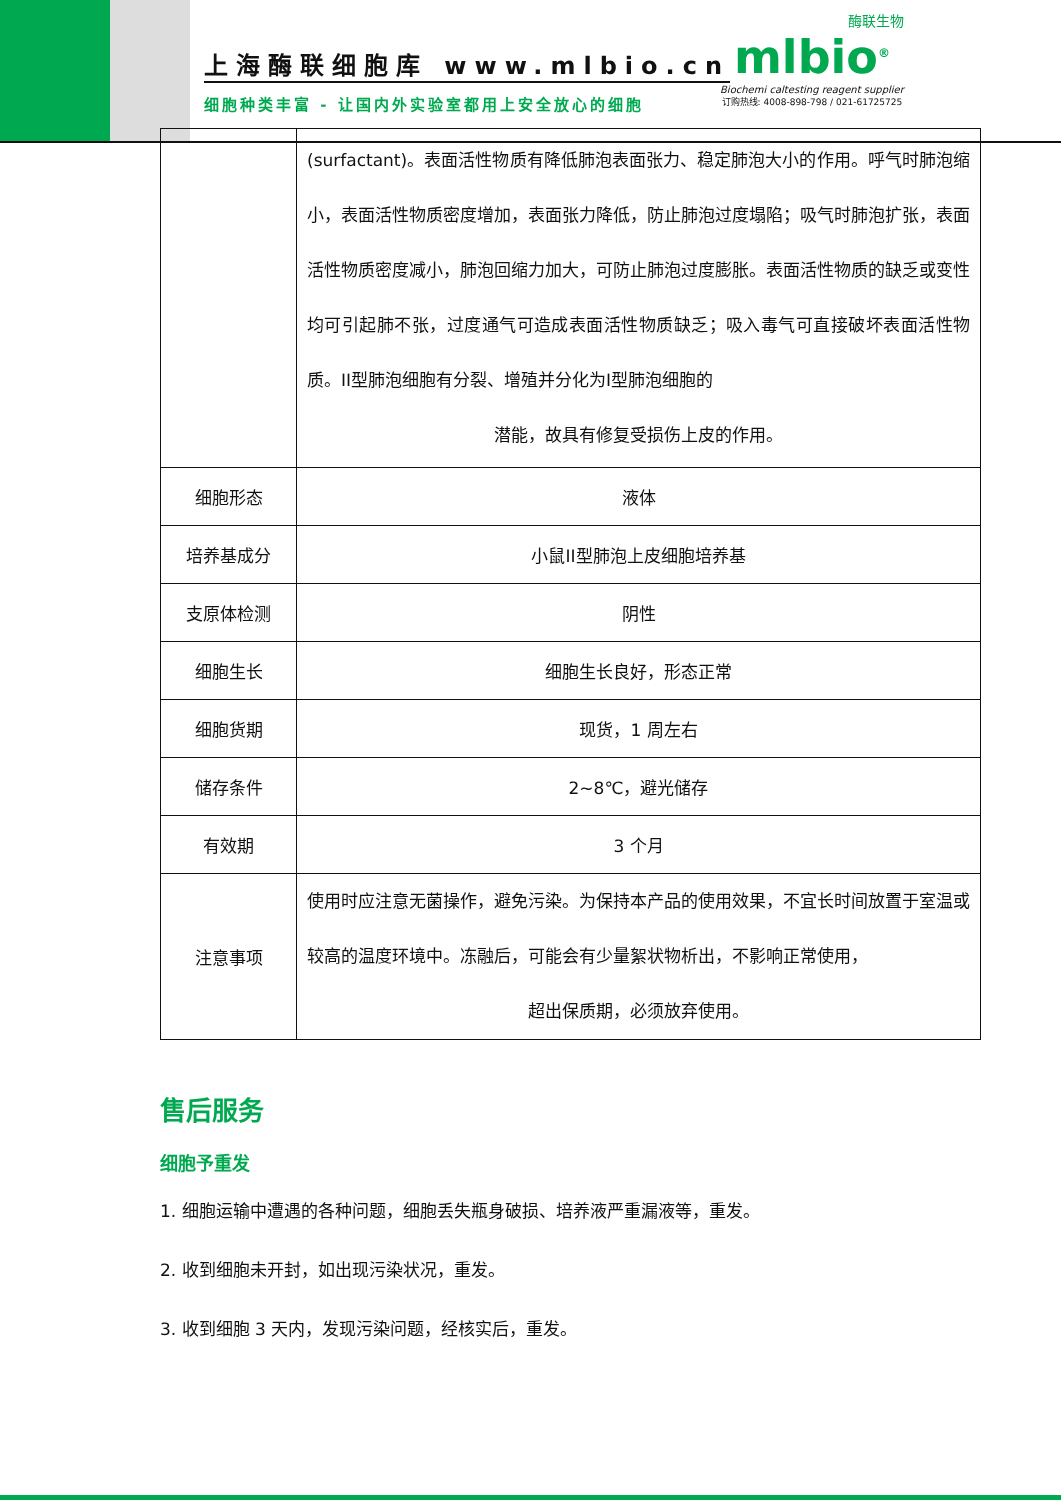上海酶联细胞库 www.mlbio.cn
细胞种类丰富 - 让国内外实验室都用上安全放心的细胞
酶联生物
mlbio<sup>®</sup>
Biochemi caltesting reagent supplier
订购热线: 4008-898-798 / 021-61725725
| | (surfactant)。表面活性物质有降低肺泡表面张力、稳定肺泡大小的作用。呼气时肺泡缩小，表面活性物质密度增加，表面张力降低，防止肺泡过度塌陷；吸气时肺泡扩张，表面活性物质密度减小，肺泡回缩力加大，可防止肺泡过度膨胀。表面活性物质的缺乏或变性均可引起肺不张，过度通气可造成表面活性物质缺乏；吸入毒气可直接破坏表面活性物质。II型肺泡细胞有分裂、增殖并分化为I型肺泡细胞的 潜能，故具有修复受损伤上皮的作用。 |
| 细胞形态 | 液体 |
| 培养基成分 | 小鼠II型肺泡上皮细胞培养基 |
| 支原体检测 | 阴性 |
| 细胞生长 | 细胞生长良好，形态正常 |
| 细胞货期 | 现货，1 周左右 |
| 储存条件 | 2~8℃，避光储存 |
| 有效期 | 3 个月 |
| 注意事项 | 使用时应注意无菌操作，避免污染。为保持本产品的使用效果，不宜长时间放置于室温或较高的温度环境中。冻融后，可能会有少量絮状物析出，不影响正常使用， 超出保质期，必须放弃使用。 |
售后服务
细胞予重发
1. 细胞运输中遭遇的各种问题，细胞丢失瓶身破损、培养液严重漏液等，重发。
2. 收到细胞未开封，如出现污染状况，重发。
3. 收到细胞 3 天内，发现污染问题，经核实后，重发。